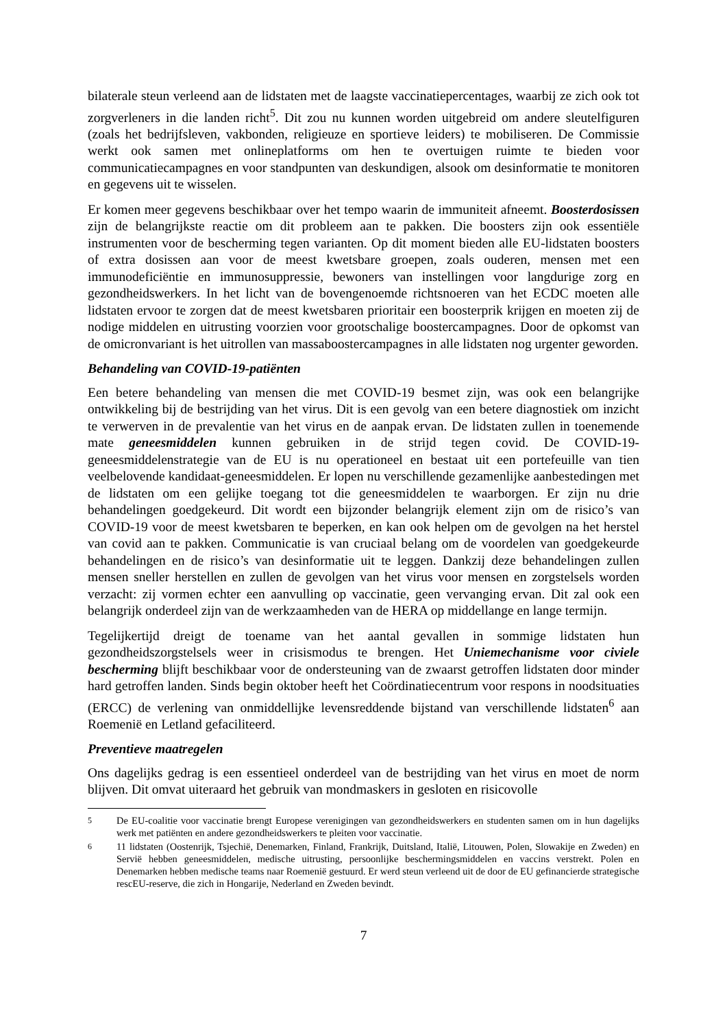bilaterale steun verleend aan de lidstaten met de laagste vaccinatiepercentages, waarbij ze zich ook tot zorgverleners in die landen richt<sup>5</sup>. Dit zou nu kunnen worden uitgebreid om andere sleutelfiguren (zoals het bedrijfsleven, vakbonden, religieuze en sportieve leiders) te mobiliseren. De Commissie werkt ook samen met onlineplatforms om hen te overtuigen ruimte te bieden voor communicatiecampagnes en voor standpunten van deskundigen, alsook om desinformatie te monitoren en gegevens uit te wisselen.
Er komen meer gegevens beschikbaar over het tempo waarin de immuniteit afneemt. Boosterdosissen zijn de belangrijkste reactie om dit probleem aan te pakken. Die boosters zijn ook essentiële instrumenten voor de bescherming tegen varianten. Op dit moment bieden alle EU-lidstaten boosters of extra dosissen aan voor de meest kwetsbare groepen, zoals ouderen, mensen met een immunodeficiëntie en immunosuppressie, bewoners van instellingen voor langdurige zorg en gezondheidswerkers. In het licht van de bovengenoemde richtsnoeren van het ECDC moeten alle lidstaten ervoor te zorgen dat de meest kwetsbaren prioritair een boosterprik krijgen en moeten zij de nodige middelen en uitrusting voorzien voor grootschalige boostercampagnes. Door de opkomst van de omicronvariant is het uitrollen van massaboostercampagnes in alle lidstaten nog urgenter geworden.
Behandeling van COVID-19-patiënten
Een betere behandeling van mensen die met COVID-19 besmet zijn, was ook een belangrijke ontwikkeling bij de bestrijding van het virus. Dit is een gevolg van een betere diagnostiek om inzicht te verwerven in de prevalentie van het virus en de aanpak ervan. De lidstaten zullen in toenemende mate geneesmiddelen kunnen gebruiken in de strijd tegen covid. De COVID-19-geneesmiddelenstrategie van de EU is nu operationeel en bestaat uit een portefeuille van tien veelbelovende kandidaat-geneesmiddelen. Er lopen nu verschillende gezamenlijke aanbestedingen met de lidstaten om een gelijke toegang tot die geneesmiddelen te waarborgen. Er zijn nu drie behandelingen goedgekeurd. Dit wordt een bijzonder belangrijk element zijn om de risico’s van COVID-19 voor de meest kwetsbaren te beperken, en kan ook helpen om de gevolgen na het herstel van covid aan te pakken. Communicatie is van cruciaal belang om de voordelen van goedgekeurde behandelingen en de risico’s van desinformatie uit te leggen. Dankzij deze behandelingen zullen mensen sneller herstellen en zullen de gevolgen van het virus voor mensen en zorgstelsels worden verzacht: zij vormen echter een aanvulling op vaccinatie, geen vervanging ervan. Dit zal ook een belangrijk onderdeel zijn van de werkzaamheden van de HERA op middellange en lange termijn.
Tegelijkertijd dreigt de toename van het aantal gevallen in sommige lidstaten hun gezondheidszorgstelsels weer in crisismodus te brengen. Het Uniemechanisme voor civiele bescherming blijft beschikbaar voor de ondersteuning van de zwaarst getroffen lidstaten door minder hard getroffen landen. Sinds begin oktober heeft het Coördinatiecentrum voor respons in noodsituaties (ERCC) de verlening van onmiddellijke levensreddende bijstand van verschillende lidstaten<sup>6</sup> aan Roemenië en Letland gefaciliteerd.
Preventieve maatregelen
Ons dagelijks gedrag is een essentieel onderdeel van de bestrijding van het virus en moet de norm blijven. Dit omvat uiteraard het gebruik van mondmaskers in gesloten en risicovolle
<sup>5</sup> De EU-coalitie voor vaccinatie brengt Europese verenigingen van gezondheidswerkers en studenten samen om in hun dagelijks werk met patiënten en andere gezondheidswerkers te pleiten voor vaccinatie.
<sup>6</sup> 11 lidstaten (Oostenrijk, Tsjechië, Denemarken, Finland, Frankrijk, Duitsland, Italië, Litouwen, Polen, Slowakije en Zweden) en Servië hebben geneesmiddelen, medische uitrusting, persoonlijke beschermingsmiddelen en vaccins verstrekt. Polen en Denemarken hebben medische teams naar Roemenië gestuurd. Er werd steun verleend uit de door de EU gefinancierde strategische rescEU-reserve, die zich in Hongarije, Nederland en Zweden bevindt.
7